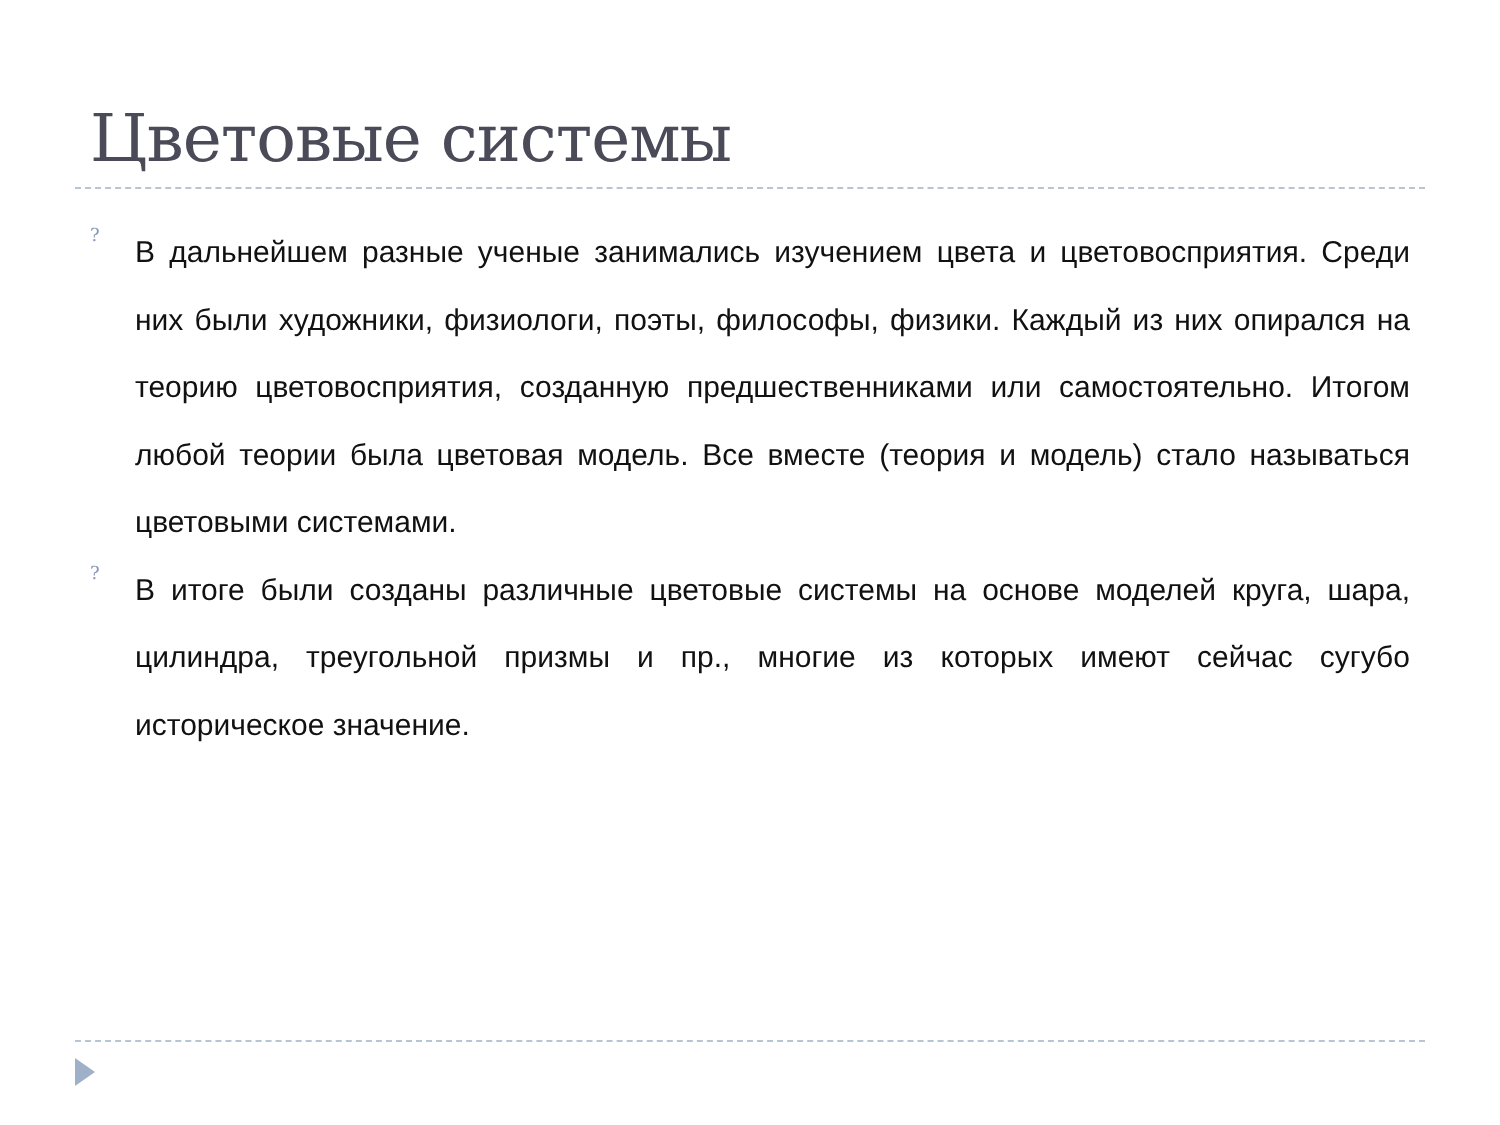Цветовые системы
?
В дальнейшем разные ученые занимались изучением цвета и цветовосприятия. Среди них были художники, физиологи, поэты, философы, физики. Каждый из них опирался на теорию цветовосприятия, созданную предшественниками или самостоятельно. Итогом любой теории была цветовая модель. Все вместе (теория и модель) стало называться цветовыми системами.
?
В итоге были созданы различные цветовые системы на основе моделей круга, шара, цилиндра, треугольной призмы и пр., многие из которых имеют сейчас сугубо историческое значение.